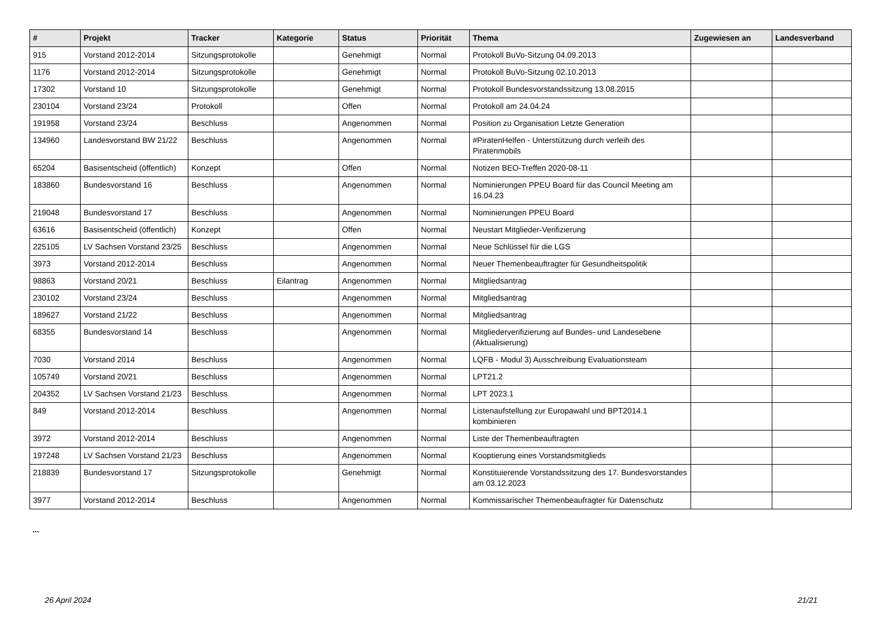| # | Projekt | Tracker | Kategorie | Status | Priorität | Thema | Zugewiesen an | Landesverband |
| --- | --- | --- | --- | --- | --- | --- | --- | --- |
| 915 | Vorstand 2012-2014 | Sitzungsprotokolle | | Genehmigt | Normal | Protokoll BuVo-Sitzung 04.09.2013 | | |
| 1176 | Vorstand 2012-2014 | Sitzungsprotokolle | | Genehmigt | Normal | Protokoll BuVo-Sitzung 02.10.2013 | | |
| 17302 | Vorstand 10 | Sitzungsprotokolle | | Genehmigt | Normal | Protokoll Bundesvorstandssitzung 13.08.2015 | | |
| 230104 | Vorstand 23/24 | Protokoll | | Offen | Normal | Protokoll am 24.04.24 | | |
| 191958 | Vorstand 23/24 | Beschluss | | Angenommen | Normal | Position zu Organisation Letzte Generation | | |
| 134960 | Landesvorstand BW 21/22 | Beschluss | | Angenommen | Normal | #PiratenHelfen - Unterstützung durch verleih des Piratenmobils | | |
| 65204 | Basisentscheid (öffentlich) | Konzept | | Offen | Normal | Notizen BEO-Treffen 2020-08-11 | | |
| 183860 | Bundesvorstand 16 | Beschluss | | Angenommen | Normal | Nominierungen PPEU Board für das Council Meeting am 16.04.23 | | |
| 219048 | Bundesvorstand 17 | Beschluss | | Angenommen | Normal | Nominierungen PPEU Board | | |
| 63616 | Basisentscheid (öffentlich) | Konzept | | Offen | Normal | Neustart Mitglieder-Verifizierung | | |
| 225105 | LV Sachsen Vorstand 23/25 | Beschluss | | Angenommen | Normal | Neue Schlüssel für die LGS | | |
| 3973 | Vorstand 2012-2014 | Beschluss | | Angenommen | Normal | Neuer Themenbeauftragter für Gesundheitspolitik | | |
| 98863 | Vorstand 20/21 | Beschluss | Eilantrag | Angenommen | Normal | Mitgliedsantrag | | |
| 230102 | Vorstand 23/24 | Beschluss | | Angenommen | Normal | Mitgliedsantrag | | |
| 189627 | Vorstand 21/22 | Beschluss | | Angenommen | Normal | Mitgliedsantrag | | |
| 68355 | Bundesvorstand 14 | Beschluss | | Angenommen | Normal | Mitgliederverifizierung auf Bundes- und Landesebene (Aktualisierung) | | |
| 7030 | Vorstand 2014 | Beschluss | | Angenommen | Normal | LQFB - Modul 3) Ausschreibung Evaluationsteam | | |
| 105749 | Vorstand 20/21 | Beschluss | | Angenommen | Normal | LPT21.2 | | |
| 204352 | LV Sachsen Vorstand 21/23 | Beschluss | | Angenommen | Normal | LPT 2023.1 | | |
| 849 | Vorstand 2012-2014 | Beschluss | | Angenommen | Normal | Listenaufstellung zur Europawahl und BPT2014.1 kombinieren | | |
| 3972 | Vorstand 2012-2014 | Beschluss | | Angenommen | Normal | Liste der Themenbeauftragten | | |
| 197248 | LV Sachsen Vorstand 21/23 | Beschluss | | Angenommen | Normal | Kooptierung eines Vorstandsmitglieds | | |
| 218839 | Bundesvorstand 17 | Sitzungsprotokolle | | Genehmigt | Normal | Konstituierende Vorstandssitzung des 17. Bundesvorstandes am 03.12.2023 | | |
| 3977 | Vorstand 2012-2014 | Beschluss | | Angenommen | Normal | Kommissarischer Themenbeaufragter für Datenschutz | | |
...
26 April 2024 21/21